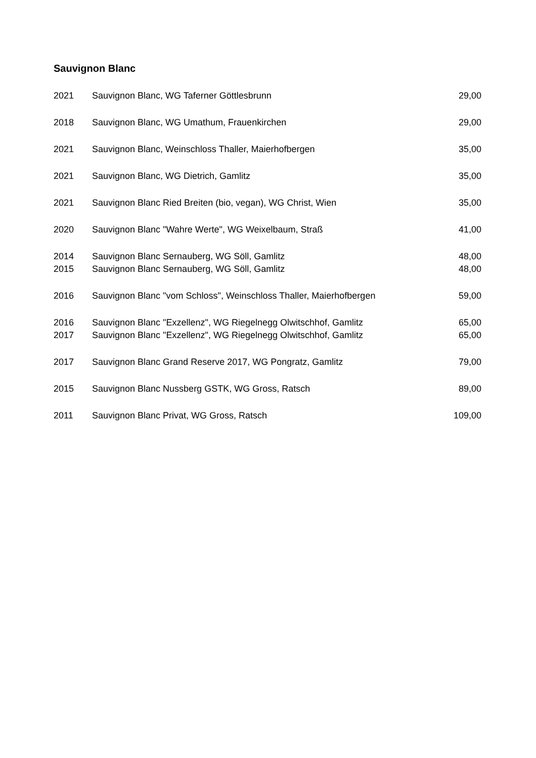Sauvignon Blanc
| 2021 | Sauvignon Blanc, WG Taferner Göttlesbrunn | 29,00 |
| 2018 | Sauvignon Blanc, WG Umathum, Frauenkirchen | 29,00 |
| 2021 | Sauvignon Blanc, Weinschloss Thaller, Maierhofbergen | 35,00 |
| 2021 | Sauvignon Blanc, WG Dietrich, Gamlitz | 35,00 |
| 2021 | Sauvignon Blanc Ried Breiten (bio, vegan), WG Christ, Wien | 35,00 |
| 2020 | Sauvignon Blanc "Wahre Werte", WG Weixelbaum, Straß | 41,00 |
| 2014 | Sauvignon Blanc Sernauberg, WG Söll, Gamlitz | 48,00 |
| 2015 | Sauvignon Blanc Sernauberg, WG Söll, Gamlitz | 48,00 |
| 2016 | Sauvignon Blanc "vom Schloss", Weinschloss Thaller, Maierhofbergen | 59,00 |
| 2016 | Sauvignon Blanc "Exzellenz", WG Riegelnegg Olwitschhof, Gamlitz | 65,00 |
| 2017 | Sauvignon Blanc "Exzellenz", WG Riegelnegg Olwitschhof, Gamlitz | 65,00 |
| 2017 | Sauvignon Blanc Grand Reserve 2017, WG Pongratz, Gamlitz | 79,00 |
| 2015 | Sauvignon Blanc Nussberg GSTK, WG Gross, Ratsch | 89,00 |
| 2011 | Sauvignon Blanc Privat, WG Gross, Ratsch | 109,00 |